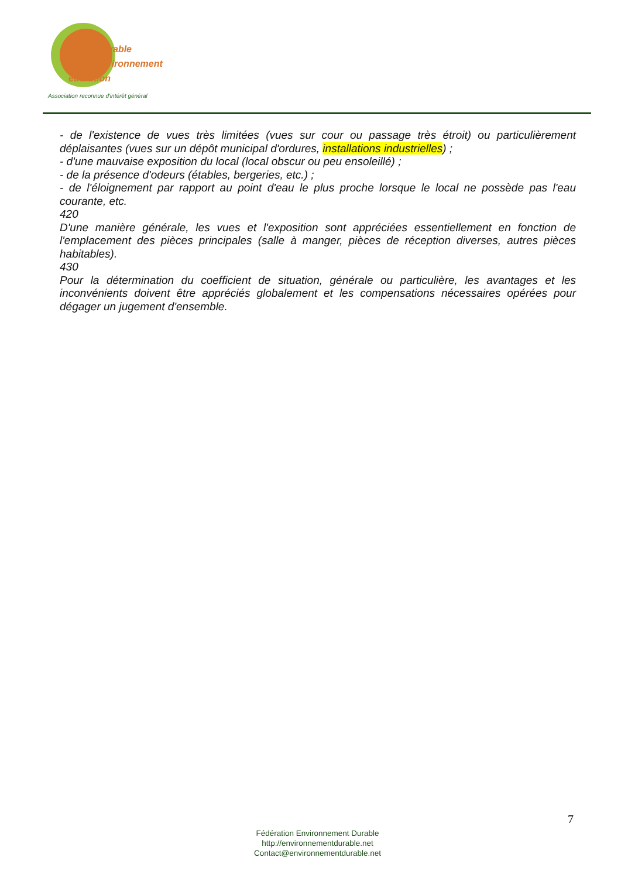urable
nvironnement
édération
Association reconnue d'intérêt général
- de l'existence de vues très limitées (vues sur cour ou passage très étroit) ou particulièrement déplaisantes (vues sur un dépôt municipal d'ordures, installations industrielles) ;
- d'une mauvaise exposition du local (local obscur ou peu ensoleillé) ;
- de la présence d'odeurs (étables, bergeries, etc.) ;
- de l'éloignement par rapport au point d'eau le plus proche lorsque le local ne possède pas l'eau courante, etc.
420
D'une manière générale, les vues et l'exposition sont appréciées essentiellement en fonction de l'emplacement des pièces principales (salle à manger, pièces de réception diverses, autres pièces habitables).
430
Pour la détermination du coefficient de situation, générale ou particulière, les avantages et les inconvénients doivent être appréciés globalement et les compensations nécessaires opérées pour dégager un jugement d'ensemble.
7
Fédération Environnement Durable
http://environnementdurable.net
Contact@environnementdurable.net